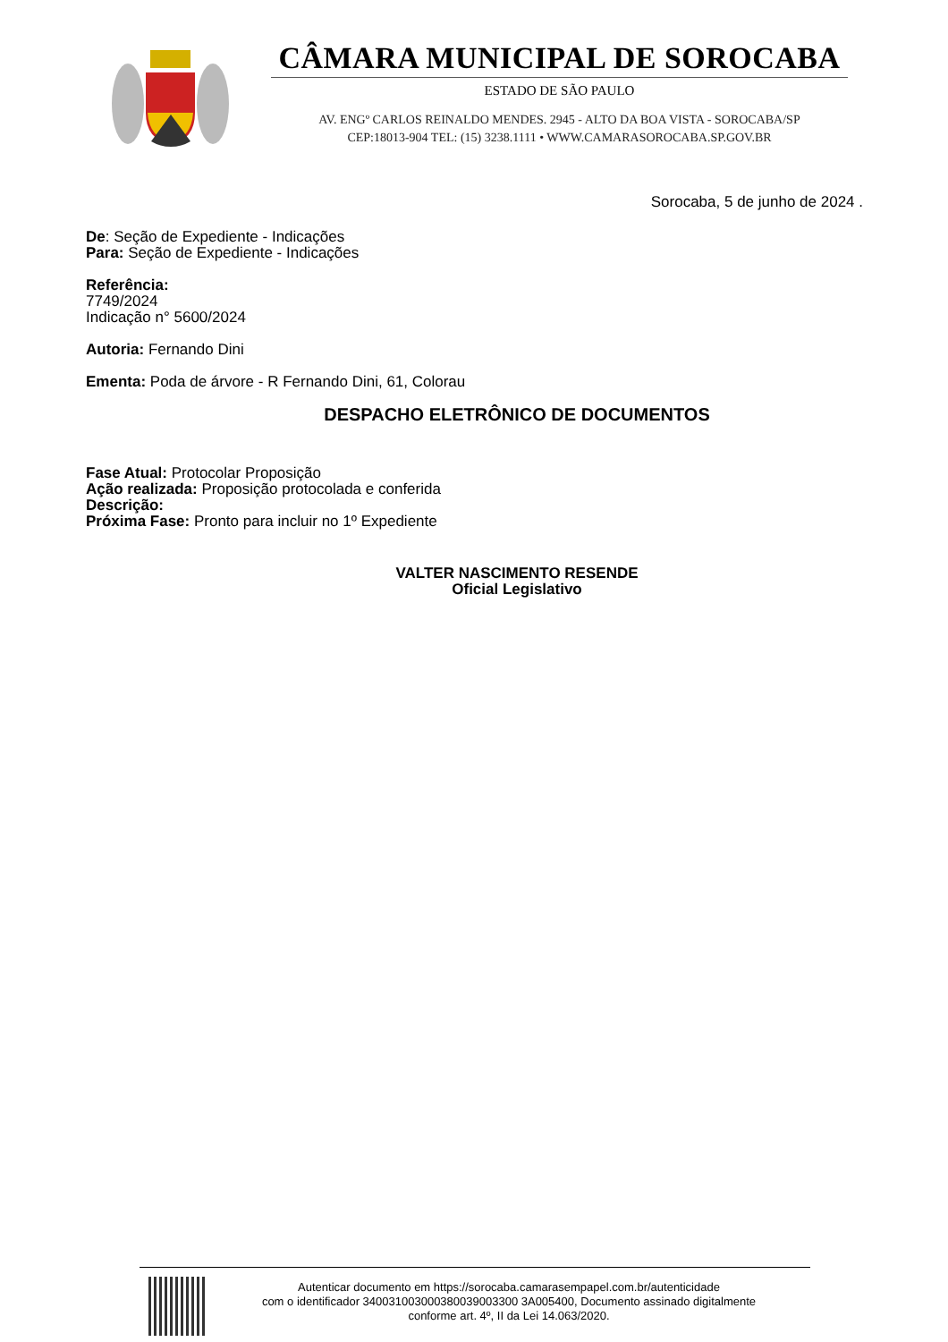CÂMARA MUNICIPAL DE SOROCABA
ESTADO DE SÃO PAULO
AV. ENGº CARLOS REINALDO MENDES. 2945 - ALTO DA BOA VISTA - SOROCABA/SP
CEP:18013-904 TEL: (15) 3238.1111 • WWW.CAMARASOROCABA.SP.GOV.BR
Sorocaba, 5 de junho de 2024 .
De: Seção de Expediente - Indicações
Para: Seção de Expediente - Indicações
Referência:
7749/2024
Indicação n° 5600/2024
Autoria: Fernando Dini
Ementa: Poda de árvore - R Fernando Dini, 61, Colorau
DESPACHO ELETRÔNICO DE DOCUMENTOS
Fase Atual: Protocolar Proposição
Ação realizada: Proposição protocolada e conferida
Descrição:
Próxima Fase: Pronto para incluir no 1º Expediente
VALTER NASCIMENTO RESENDE
Oficial Legislativo
Autenticar documento em https://sorocaba.camarasempapel.com.br/autenticidade
com o identificador 340031003000380039003300 3A005400, Documento assinado digitalmente
conforme art. 4º, II da Lei 14.063/2020.